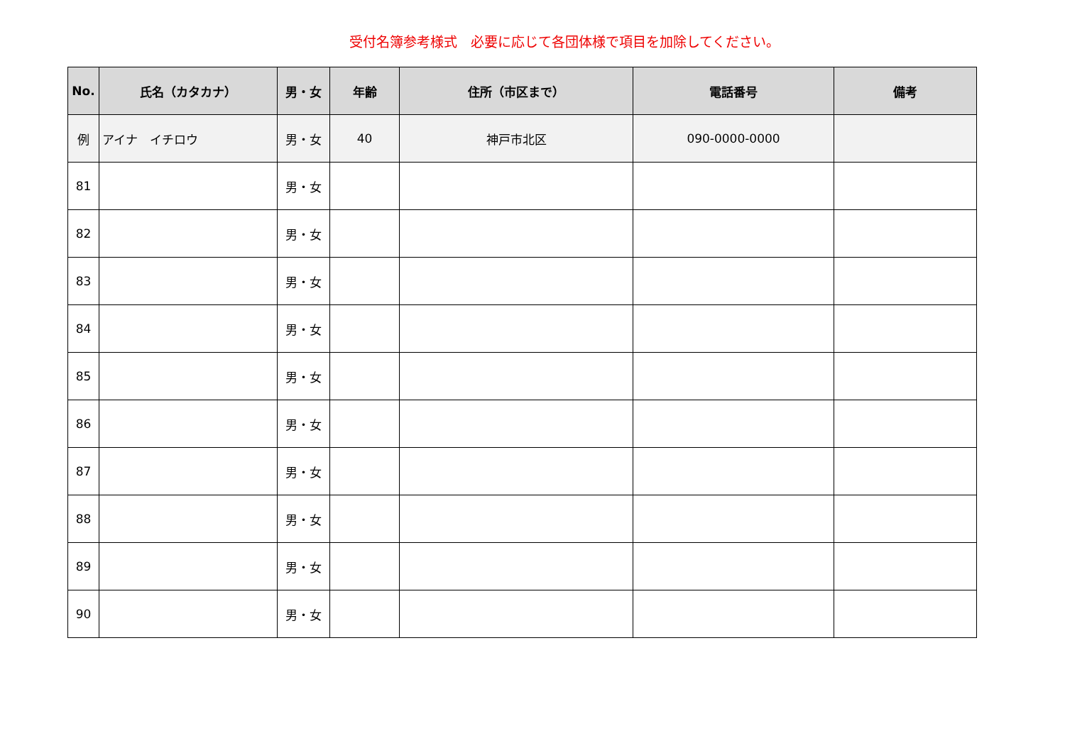受付名簿参考様式　必要に応じて各団体様で項目を加除してください。
| No. | 氏名（カタカナ） | 男・女 | 年齢 | 住所（市区まで） | 電話番号 | 備考 |
| --- | --- | --- | --- | --- | --- | --- |
| 例 | アイナ イチロウ | 男・女 | 40 | 神戸市北区 | 090-0000-0000 | |
| 81 | | 男・女 | | | | |
| 82 | | 男・女 | | | | |
| 83 | | 男・女 | | | | |
| 84 | | 男・女 | | | | |
| 85 | | 男・女 | | | | |
| 86 | | 男・女 | | | | |
| 87 | | 男・女 | | | | |
| 88 | | 男・女 | | | | |
| 89 | | 男・女 | | | | |
| 90 | | 男・女 | | | | |